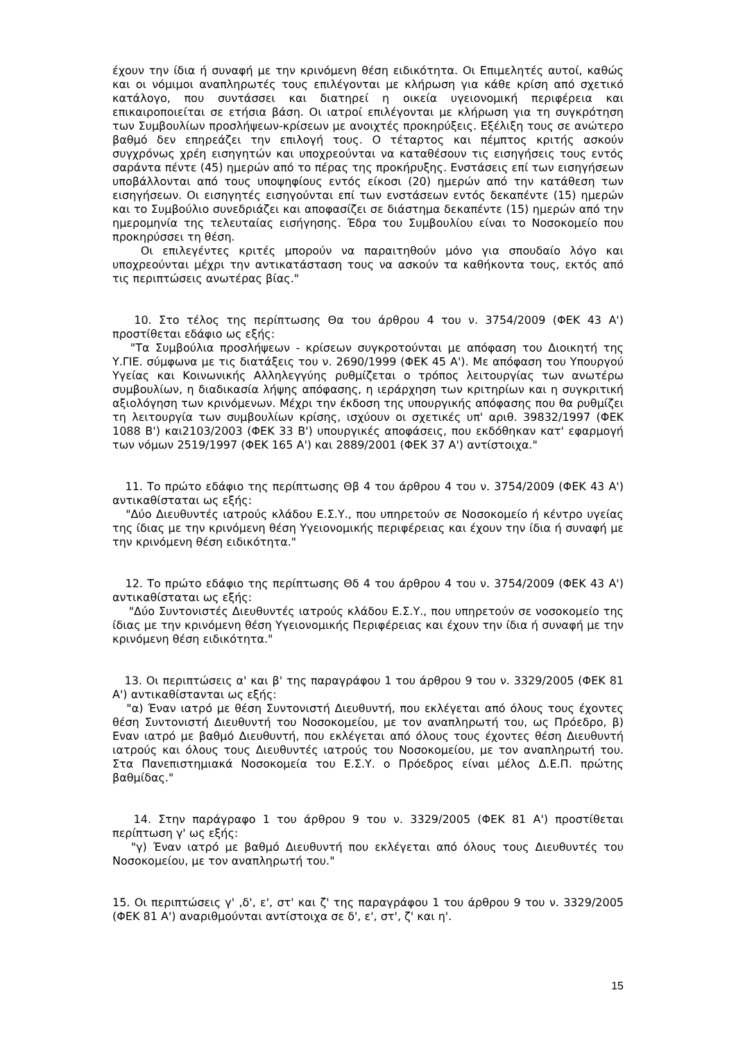έχουν την ίδια ή συναφή με την κρινόμενη θέση ειδικότητα. Οι Επιμελητές αυτοί, καθώς και οι νόμιμοι αναπληρωτές τους επιλέγονται με κλήρωση για κάθε κρίση από σχετικό κατάλογο, που συντάσσει και διατηρεί η οικεία υγειονομική περιφέρεια και επικαιροποιείται σε ετήσια βάση. Οι ιατροί επιλέγονται με κλήρωση για τη συγκρότηση των Συμβουλίων προσλήψεων-κρίσεων με ανοιχτές προκηρύξεις. Εξέλιξη τους σε ανώτερο βαθμό δεν επηρεάζει την επιλογή τους. Ο τέταρτος και πέμπτος κριτής ασκούν συγχρόνως χρέη εισηγητών και υποχρεούνται να καταθέσουν τις εισηγήσεις τους εντός σαράντα πέντε (45) ημερών από το πέρας της προκήρυξης. Ενστάσεις επί των εισηγήσεων υποβάλλονται από τους υποψηφίους εντός είκοσι (20) ημερών από την κατάθεση των εισηγήσεων. Οι εισηγητές εισηγούνται επί των ενστάσεων εντός δεκαπέντε (15) ημερών και το Συμβούλιο συνεδριάζει και αποφασίζει σε διάστημα δεκαπέντε (15) ημερών από την ημερομηνία της τελευταίας εισήγησης. Έδρα του Συμβουλίου είναι το Νοσοκομείο που προκηρύσσει τη θέση.
Οι επιλεγέντες κριτές μπορούν να παραιτηθούν μόνο για σπουδαίο λόγο και υποχρεούνται μέχρι την αντικατάσταση τους να ασκούν τα καθήκοντα τους, εκτός από τις περιπτώσεις ανωτέρας βίας."
10. Στο τέλος της περίπτωσης Θα του άρθρου 4 του ν. 3754/2009 (ΦΕΚ 43 Α') προστίθεται εδάφιο ως εξής:
"Τα Συμβούλια προσλήψεων - κρίσεων συγκροτούνται με απόφαση του Διοικητή της Υ.ΓΙΕ. σύμφωνα με τις διατάξεις του ν. 2690/1999 (ΦΕΚ 45 Α'). Με απόφαση του Υπουργού Υγείας και Κοινωνικής Αλληλεγγύης ρυθμίζεται ο τρόπος λειτουργίας των ανωτέρω συμβουλίων, η διαδικασία λήψης απόφασης, η ιεράρχηση των κριτηρίων και η συγκριτική αξιολόγηση των κρινόμενων. Μέχρι την έκδοση της υπουργικής απόφασης που θα ρυθμίζει τη λειτουργία των συμβουλίων κρίσης, ισχύουν οι σχετικές υπ' αριθ. 39832/1997 (ΦΕΚ 1088 Β') και2103/2003 (ΦΕΚ 33 Β') υπουργικές αποφάσεις, που εκδόθηκαν κατ' εφαρμογή των νόμων 2519/1997 (ΦΕΚ 165 Α') και 2889/2001 (ΦΕΚ 37 Α') αντίστοιχα."
11. Το πρώτο εδάφιο της περίπτωσης Θβ 4 του άρθρου 4 του ν. 3754/2009 (ΦΕΚ 43 Α') αντικαθίσταται ως εξής:
"Δύο Διευθυντές ιατρούς κλάδου Ε.Σ.Υ., που υπηρετούν σε Νοσοκομείο ή κέντρο υγείας της ίδιας με την κρινόμενη θέση Υγειονομικής περιφέρειας και έχουν την ίδια ή συναφή με την κρινόμενη θέση ειδικότητα."
12. Το πρώτο εδάφιο της περίπτωσης Θδ 4 του άρθρου 4 του ν. 3754/2009 (ΦΕΚ 43 Α') αντικαθίσταται ως εξής:
"Δύο Συντονιστές Διευθυντές ιατρούς κλάδου Ε.Σ.Υ., που υπηρετούν σε νοσοκομείο της ίδιας με την κρινόμενη θέση Υγειονομικής Περιφέρειας και έχουν την ίδια ή συναφή με την κρινόμενη θέση ειδικότητα."
13. Οι περιπτώσεις α' και β' της παραγράφου 1 του άρθρου 9 του ν. 3329/2005 (ΦΕΚ 81 Α') αντικαθίστανται ως εξής:
"α) Έναν ιατρό με θέση Συντονιστή Διευθυντή, που εκλέγεται από όλους τους έχοντες θέση Συντονιστή Διευθυντή του Νοσοκομείου, με τον αναπληρωτή του, ως Πρόεδρο, β) Εναν ιατρό με βαθμό Διευθυντή, που εκλέγεται από όλους τους έχοντες θέση Διευθυντή ιατρούς και όλους τους Διευθυντές ιατρούς του Νοσοκομείου, με τον αναπληρωτή του. Στα Πανεπιστημιακά Νοσοκομεία του Ε.Σ.Υ. ο Πρόεδρος είναι μέλος Δ.Ε.Π. πρώτης βαθμίδας."
14. Στην παράγραφο 1 του άρθρου 9 του ν. 3329/2005 (ΦΕΚ 81 Α') προστίθεται περίπτωση γ' ως εξής:
"γ) Έναν ιατρό με βαθμό Διευθυντή που εκλέγεται από όλους τους Διευθυντές του Νοσοκομείου, με τον αναπληρωτή του."
15. Οι περιπτώσεις γ' ,δ', ε', στ' και ζ' της παραγράφου 1 του άρθρου 9 του ν. 3329/2005 (ΦΕΚ 81 Α') αναριθμούνται αντίστοιχα σε δ', ε', στ', ζ' και η'.
15